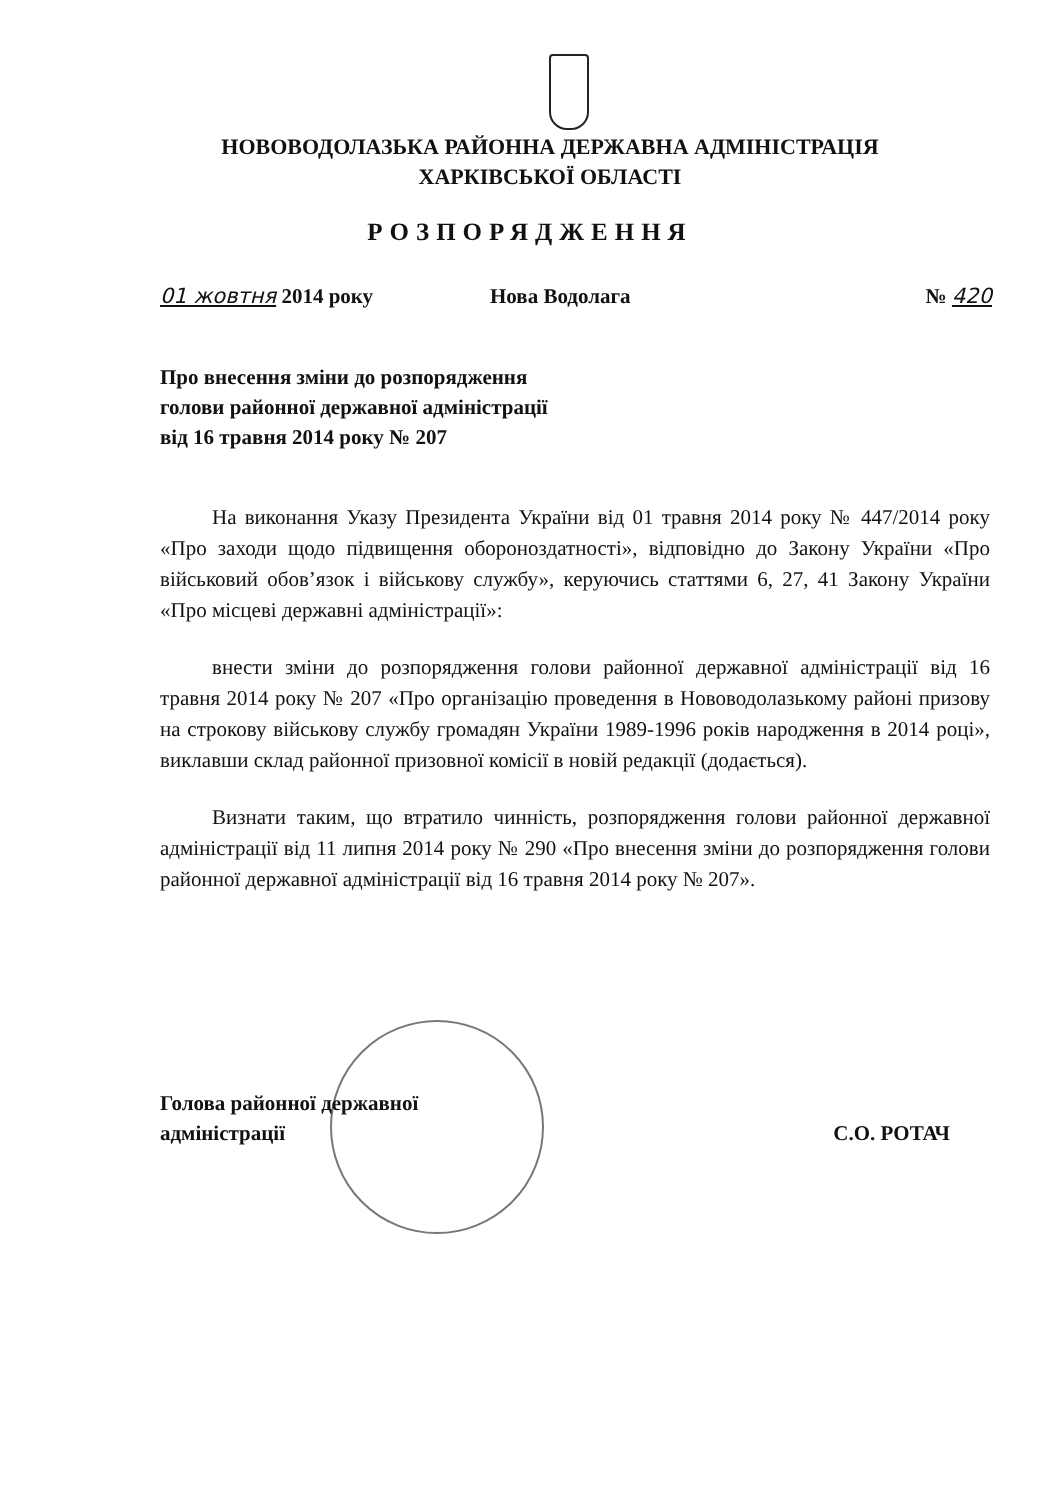НОВОВОДОЛАЗЬКА РАЙОННА ДЕРЖАВНА АДМІНІСТРАЦІЯ
ХАРКІВСЬКОЇ ОБЛАСТІ
РОЗПОРЯДЖЕННЯ
01 жовтня 2014 року Нова Водолага № 420
Про внесення зміни до розпорядження
голови районної державної адміністрації
від 16 травня 2014 року № 207
На виконання Указу Президента України від 01 травня 2014 року № 447/2014 року «Про заходи щодо підвищення обороноздатності», відповідно до Закону України «Про військовий обов’язок і військову службу», керуючись статтями 6, 27, 41 Закону України «Про місцеві державні адміністрації»:
внести зміни до розпорядження голови районної державної адміністрації від 16 травня 2014 року № 207 «Про організацію проведення в Нововодолазькому районі призову на строкову військову службу громадян України 1989-1996 років народження в 2014 році», виклавши склад районної призовної комісії в новій редакції (додається).
Визнати таким, що втратило чинність, розпорядження голови районної державної адміністрації від 11 липня 2014 року № 290 «Про внесення зміни до розпорядження голови районної державної адміністрації від 16 травня 2014 року № 207».
Голова районної державної
адміністрації С.О. РОТАЧ